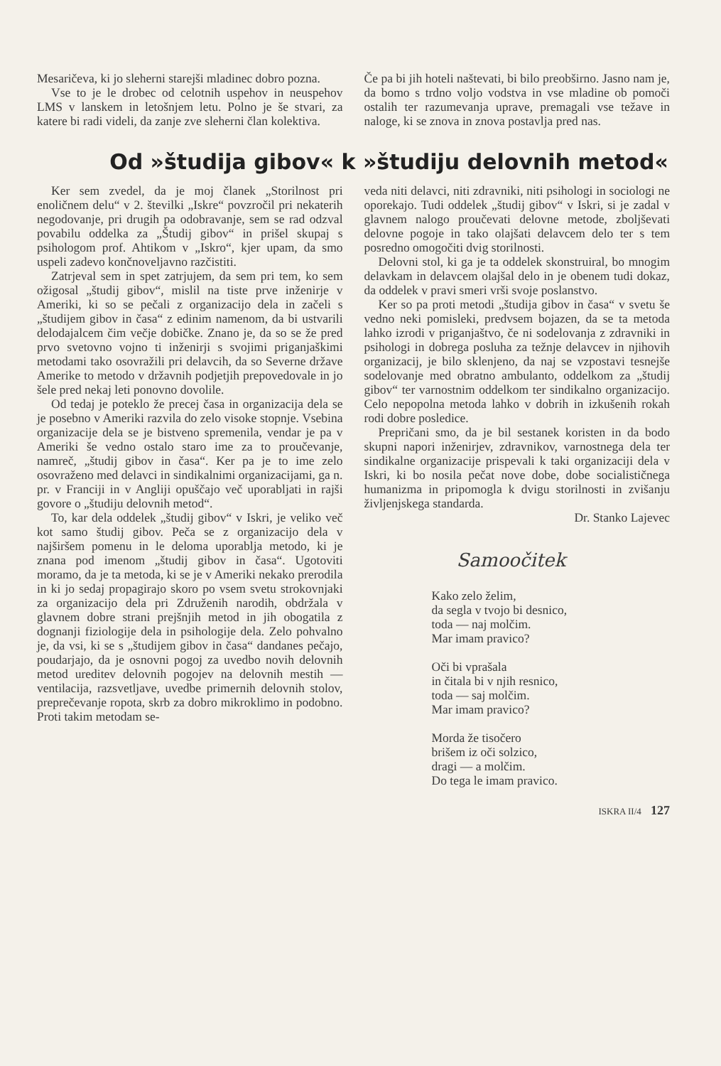Mesaričeva, ki jo sleherni starejši mladinec dobro pozna.
Vse to je le drobec od celotnih uspehov in neuspehov LMS v lanskem in letošnjem letu. Polno je še stvari, za katere bi radi videli, da zanje zve sleherni član kolektiva.
Če pa bi jih hoteli naštevati, bi bilo preobširno. Jasno nam je, da bomo s trdno voljo vodstva in vse mladine ob pomoči ostalih ter razumevanja uprave, premagali vse težave in naloge, ki se znova in znova postavlja pred nas.
Od »študija gibov« k »študiju delovnih metod«
Ker sem zvedel, da je moj članek „Storilnost pri enoličnem delu“ v 2. številki „Iskre“ povzročil pri nekaterih negodovanje, pri drugih pa odobravanje, sem se rad odzval povabilu oddelka za „Študij gibov“ in prišel skupaj s psihologom prof. Ahtikom v „Iskro“, kjer upam, da smo uspeli zadevo končnoveljavno razčistiti.
Zatrjeval sem in spet zatrjujem, da sem pri tem, ko sem ožigosal „študij gibov“, mislil na tiste prve inženirje v Ameriki, ki so se pečali z organizacijo dela in začeli s „študijem gibov in časa“ z edinim namenom, da bi ustvarili delodajalcem čim večje dobičke. Znano je, da so se že pred prvo svetovno vojno ti inženirji s svojimi priganjaškimi metodami tako osovražili pri delavcih, da so Severne države Amerike to metodo v državnih podjetjih prepovedovale in jo šele pred nekaj leti ponovno dovolile.
Od tedaj je poteklo že precej časa in organizacija dela se je posebno v Ameriki razvila do zelo visoke stopnje. Vsebina organizacije dela se je bistveno spremenila, vendar je pa v Ameriki še vedno ostalo staro ime za to proučevanje, namreč, „študij gibov in časa“. Ker pa je to ime zelo osovraženo med delavci in sindikalnimi organizacijami, ga n. pr. v Franciji in v Angliji opuščajo več uporabljati in rajši govore o „študiju delovnih metod“.
To, kar dela oddelek „študij gibov“ v Iskri, je veliko več kot samo študij gibov. Peča se z organizacijo dela v najširšem pomenu in le deloma uporablja metodo, ki je znana pod imenom „študij gibov in časa“. Ugotoviti moramo, da je ta metoda, ki se je v Ameriki nekako prerodila in ki jo sedaj propagirajo skoro po vsem svetu strokovnjaki za organizacijo dela pri Združenih narodih, obdržala v glavnem dobre strani prejšnjih metod in jih obogatila z dognanji fiziologije dela in psihologije dela. Zelo pohvalno je, da vsi, ki se s „študijem gibov in časa“ dandanes pečajo, poudarjajo, da je osnovni pogoj za uvedbo novih delovnih metod ureditev delovnih pogojev na delovnih mestih — ventilacija, razsvetljave, uvedbe primernih delovnih stolov, preprečevanje ropota, skrb za dobro mikroklimo in podobno. Proti takim metodam se-
veda niti delavci, niti zdravniki, niti psihologi in sociologi ne oporekajo. Tudi oddelek „študij gibov“ v Iskri, si je zadal v glavnem nalogo proučevati delovne metode, zboljševati delovne pogoje in tako olajšati delavcem delo ter s tem posredno omogočiti dvig storilnosti.
Delovni stol, ki ga je ta oddelek skonstruiral, bo mnogim delavkam in delavcem olajšal delo in je obenem tudi dokaz, da oddelek v pravi smeri vrši svoje poslanstvo.
Ker so pa proti metodi „študija gibov in časa“ v svetu še vedno neki pomisleki, predvsem bojazen, da se ta metoda lahko izrodi v priganjaštvo, če ni sodelovanja z zdravniki in psihologi in dobrega posluha za težnje delavcev in njihovih organizacij, je bilo sklenjeno, da naj se vzpostavi tesnejše sodelovanje med obratno ambulanto, oddelkom za „študij gibov“ ter varnostnim oddelkom ter sindikalno organizacijo. Celo nepopolna metoda lahko v dobrih in izkušenih rokah rodi dobre posledice.
Prepričani smo, da je bil sestanek koristen in da bodo skupni napori inženirjev, zdravnikov, varnostnega dela ter sindikalne organizacije prispevali k taki organizaciji dela v Iskri, ki bo nosila pečat nove dobe, dobe socialističnega humanizma in pripomogla k dvigu storilnosti in zvišanju življenjskega standarda.
Dr. Stanko Lajevec
Samoočitek
Kako zelo želim,
da segla v tvojo bi desnico,
toda — naj molčim.
Mar imam pravico?
Oči bi vprašala
in čitala bi v njih resnico,
toda — saj molčim.
Mar imam pravico?
Morda že tisočero
brišem iz oči solzico,
dragi — a molčim.
Do tega le imam pravico.
ISKRA II/4 127